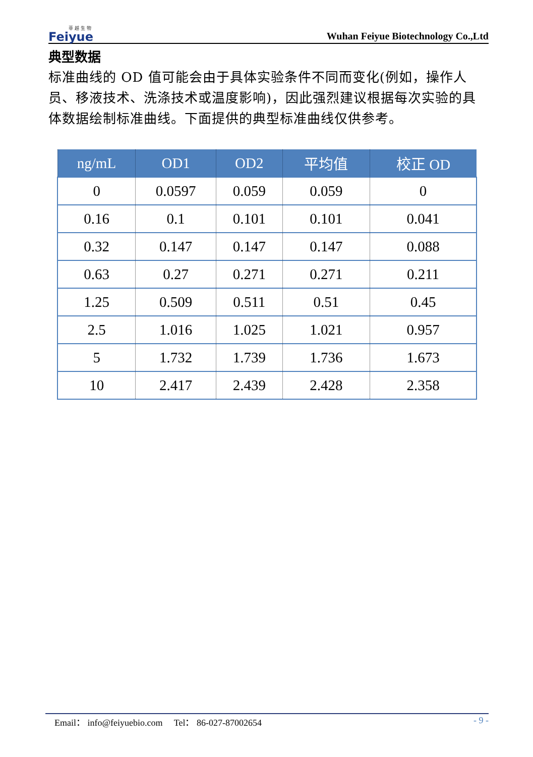菲 越 生 物
Feiyue
Wuhan Feiyue Biotechnology Co.,Ltd
典型数据
标准曲线的 OD 值可能会由于具体实验条件不同而变化(例如，操作人员、移液技术、洗涤技术或温度影响)，因此强烈建议根据每次实验的具体数据绘制标准曲线。下面提供的典型标准曲线仅供参考。
| ng/mL | OD1 | OD2 | 平均值 | 校正 OD |
| --- | --- | --- | --- | --- |
| 0 | 0.0597 | 0.059 | 0.059 | 0 |
| 0.16 | 0.1 | 0.101 | 0.101 | 0.041 |
| 0.32 | 0.147 | 0.147 | 0.147 | 0.088 |
| 0.63 | 0.27 | 0.271 | 0.271 | 0.211 |
| 1.25 | 0.509 | 0.511 | 0.51 | 0.45 |
| 2.5 | 1.016 | 1.025 | 1.021 | 0.957 |
| 5 | 1.732 | 1.739 | 1.736 | 1.673 |
| 10 | 2.417 | 2.439 | 2.428 | 2.358 |
Email： info@feiyuebio.com Tel： 86-027-87002654 - 9 -